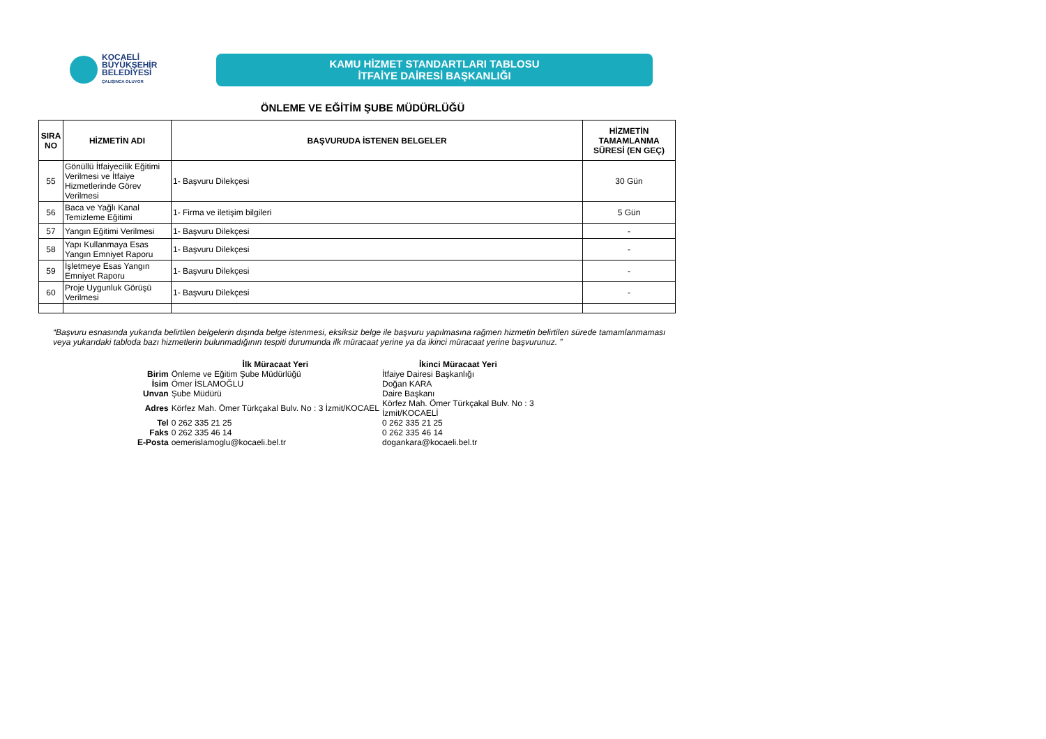KOCAELİ
BÜYÜKŞEHİR
BELEDİYESİ
ÇALIŞINCA OLUYOR
KAMU HİZMET STANDARTLARI TABLOSU
İTFAİYE DAİRESİ BAŞKANLIĞI
ÖNLEME VE EĞİTİM ŞUBE MÜDÜRLÜĞÜ
| SIRA NO | HİZMETİN ADI | BAŞVURUDA İSTENEN BELGELER | HİZMETİN TAMAMLANMA SÜRESİ (EN GEÇ) |
| --- | --- | --- | --- |
| 55 | Gönüllü İtfaiyecilik Eğitimi Verilmesi ve İtfaiye Hizmetlerinde Görev Verilmesi | 1- Başvuru Dilekçesi | 30 Gün |
| 56 | Baca ve Yağlı Kanal Temizleme Eğitimi | 1- Firma ve iletişim bilgileri | 5 Gün |
| 57 | Yangın Eğitimi Verilmesi | 1- Başvuru Dilekçesi | - |
| 58 | Yapı Kullanmaya Esas Yangın Emniyet Raporu | 1- Başvuru Dilekçesi | - |
| 59 | İşletmeye Esas Yangın Emniyet Raporu | 1- Başvuru Dilekçesi | - |
| 60 | Proje Uygunluk Görüşü Verilmesi | 1- Başvuru Dilekçesi | - |
“Başvuru esnasında yukarıda belirtilen belgelerin dışında belge istenmesi, eksiksiz belge ile başvuru yapılmasına rağmen hizmetin belirtilen sürede tamamlanmaması veya yukarıdaki tabloda bazı hizmetlerin bulunmadığının tespiti durumunda ilk müracaat yerine ya da ikinci müracaat yerine başvurunuz. ”
| | İlk Müracaat Yeri | İkinci Müracaat Yeri |
| --- | --- | --- |
| Birim | Önleme ve Eğitim Şube Müdürlüğü | İtfaiye Dairesi Başkanlığı |
| İsim | Ömer İSLAMOĞLU | Doğan KARA |
| Unvan | Şube Müdürü | Daire Başkanı |
| Adres | Körfez Mah. Ömer Türkçakal Bulv. No : 3 İzmit/KOCAEL | Körfez Mah. Ömer Türkçakal Bulv. No : 3 İzmit/KOCAELİ |
| Tel | 0 262 335 21 25 | 0 262 335 21 25 |
| Faks | 0 262 335 46 14 | 0 262 335 46 14 |
| E-Posta | oemerislamoglu@kocaeli.bel.tr | dogankara@kocaeli.bel.tr |